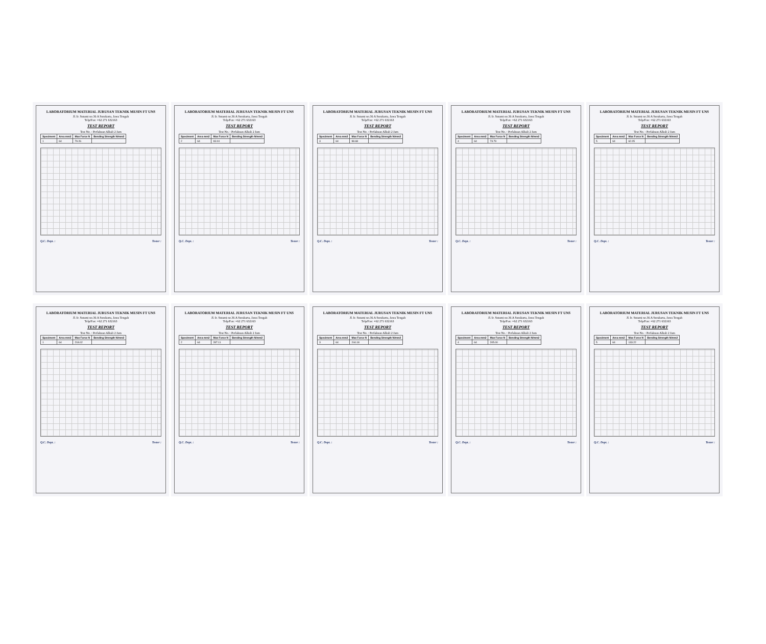LABORATORIUM MATERIAL JURUSAN TEKNIK MESIN FT UNS
Jl. Ir. Sutami no.36 A Surakarta, Jawa Tengah
Telp/Fax: +62 271 632163
TEST REPORT
Test No. : Perlakuan Alkali 2 Jam
| Speciment | Area mm2 | Max Force N | Bending Strength N/mm2 |
| --- | --- | --- | --- |
| 1 | 64 | 79.26 | |
Q.C. Dept. : Tester :
LABORATORIUM MATERIAL JURUSAN TEKNIK MESIN FT UNS
Jl. Ir. Sutami no.36 A Surakarta, Jawa Tengah
Telp/Fax: +62 271 632163
TEST REPORT
Test No. : Perlakuan Alkali 2 Jam
| Speciment | Area mm2 | Max Force N | Bending Strength N/mm2 |
| --- | --- | --- | --- |
| 2 | 64 | 93.04 | |
Q.C. Dept. : Tester :
LABORATORIUM MATERIAL JURUSAN TEKNIK MESIN FT UNS
Jl. Ir. Sutami no.36 A Surakarta, Jawa Tengah
Telp/Fax: +62 271 632163
TEST REPORT
Test No. : Perlakuan Alkali 2 Jam
| Speciment | Area mm2 | Max Force N | Bending Strength N/mm2 |
| --- | --- | --- | --- |
| 3 | 64 | 98.68 | |
Q.C. Dept. : Tester :
LABORATORIUM MATERIAL JURUSAN TEKNIK MESIN FT UNS
Jl. Ir. Sutami no.36 A Surakarta, Jawa Tengah
Telp/Fax: +62 271 632163
TEST REPORT
Test No. : Perlakuan Alkali 2 Jam
| Speciment | Area mm2 | Max Force N | Bending Strength N/mm2 |
| --- | --- | --- | --- |
| 4 | 64 | 73.79 | |
Q.C. Dept. : Tester :
LABORATORIUM MATERIAL JURUSAN TEKNIK MESIN FT UNS
Jl. Ir. Sutami no.36 A Surakarta, Jawa Tengah
Telp/Fax: +62 271 632163
TEST REPORT
Test No. : Perlakuan Alkali 2 Jam
| Speciment | Area mm2 | Max Force N | Bending Strength N/mm2 |
| --- | --- | --- | --- |
| 5 | 64 | 62.05 | |
Q.C. Dept. : Tester :
LABORATORIUM MATERIAL JURUSAN TEKNIK MESIN FT UNS
Jl. Ir. Sutami no.36 A Surakarta, Jawa Tengah
Telp/Fax: +62 271 632163
TEST REPORT
Test No. : Perlakuan Alkali 2 Jam
| Speciment | Area mm2 | Max Force N | Bending Strength N/mm2 |
| --- | --- | --- | --- |
| 1 | 64 | 218.02 | |
Q.C. Dept. : Tester :
LABORATORIUM MATERIAL JURUSAN TEKNIK MESIN FT UNS
Jl. Ir. Sutami no.36 A Surakarta, Jawa Tengah
Telp/Fax: +62 271 632163
TEST REPORT
Test No. : Perlakuan Alkali 2 Jam
| Speciment | Area mm2 | Max Force N | Bending Strength N/mm2 |
| --- | --- | --- | --- |
| 2 | 64 | 287.11 | |
Q.C. Dept. : Tester :
LABORATORIUM MATERIAL JURUSAN TEKNIK MESIN FT UNS
Jl. Ir. Sutami no.36 A Surakarta, Jawa Tengah
Telp/Fax: +62 271 632163
TEST REPORT
Test No. : Perlakuan Alkali 2 Jam
| Speciment | Area mm2 | Max Force N | Bending Strength N/mm2 |
| --- | --- | --- | --- |
| 3 | 64 | 244.18 | |
Q.C. Dept. : Tester :
LABORATORIUM MATERIAL JURUSAN TEKNIK MESIN FT UNS
Jl. Ir. Sutami no.36 A Surakarta, Jawa Tengah
Telp/Fax: +62 271 632163
TEST REPORT
Test No. : Perlakuan Alkali 2 Jam
| Speciment | Area mm2 | Max Force N | Bending Strength N/mm2 |
| --- | --- | --- | --- |
| 4 | 64 | 205.00 | |
Q.C. Dept. : Tester :
LABORATORIUM MATERIAL JURUSAN TEKNIK MESIN FT UNS
Jl. Ir. Sutami no.36 A Surakarta, Jawa Tengah
Telp/Fax: +62 271 632163
TEST REPORT
Test No. : Perlakuan Alkali 2 Jam
| Speciment | Area mm2 | Max Force N | Bending Strength N/mm2 |
| --- | --- | --- | --- |
| 5 | 64 | 133.22 | |
Q.C. Dept. : Tester :